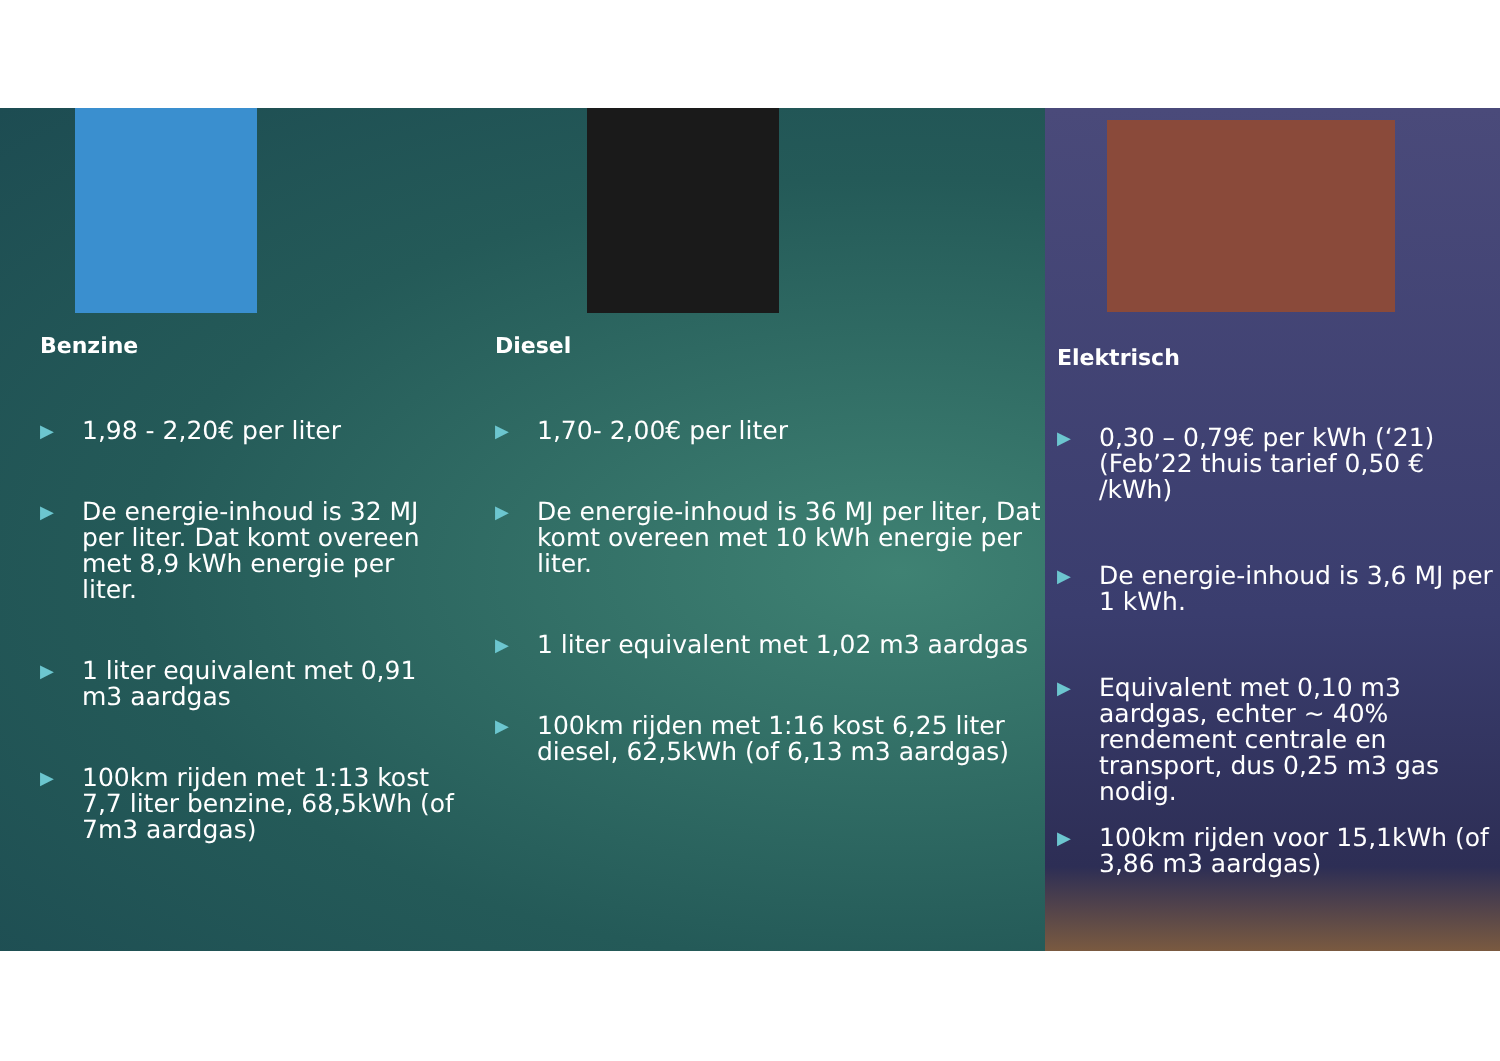Benzine
▶ 1,98 - 2,20€ per liter
▶ De energie-inhoud is 32 MJ per liter. Dat komt overeen met 8,9 kWh energie per liter.
▶ 1 liter equivalent met 0,91 m3 aardgas
▶ 100km rijden met 1:13 kost 7,7 liter benzine, 68,5kWh (of 7m3 aardgas)
Diesel
▶ 1,70- 2,00€ per liter
▶ De energie-inhoud is 36 MJ per liter, Dat komt overeen met 10 kWh energie per liter.
▶ 1 liter equivalent met 1,02 m3 aardgas
▶ 100km rijden met 1:16 kost 6,25 liter diesel, 62,5kWh (of 6,13 m3 aardgas)
Elektrisch
▶ 0,30 – 0,79€ per kWh (‘21) (Feb’22 thuis tarief 0,50 € /kWh)
▶ De energie-inhoud is 3,6 MJ per 1 kWh.
▶ Equivalent met 0,10 m3 aardgas, echter ~ 40% rendement centrale en transport, dus 0,25 m3 gas nodig.
▶ 100km rijden voor 15,1kWh (of 3,86 m3 aardgas)